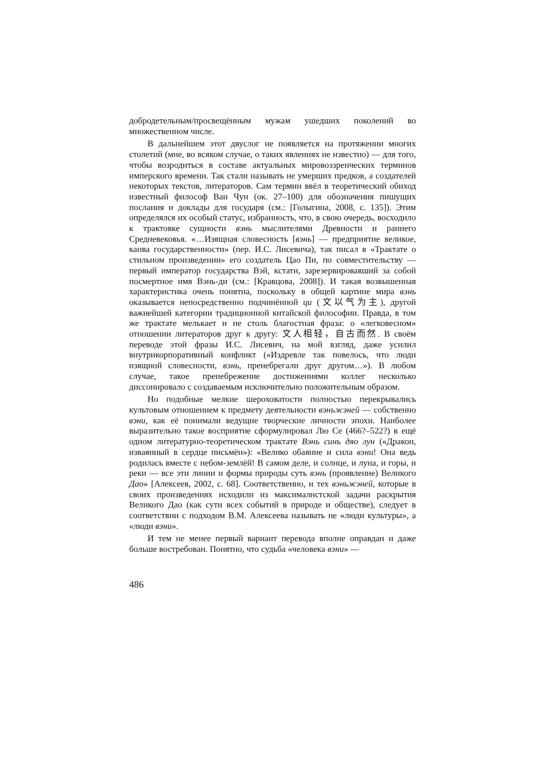добродетельным/просвещённым мужам ушедших поколений во множественном числе.
В дальнейшем этот двуслог не появляется на протяжении многих столетий (мне, во всяком случае, о таких явлениях не известно) — для того, чтобы возродиться в составе актуальных мировоззренческих терминов имперского времени. Так стали называть не умерших предков, а создателей некоторых текстов, литераторов. Сам термин ввёл в теоретический обиход известный философ Ван Чун (ок. 27–100) для обозначения пишущих послания и доклады для государя (см.: [Голыгина, 2008, с. 135]). Этим определялся их особый статус, избранность, что, в свою очередь, восходило к трактовке сущности вэнь мыслителями Древности и раннего Средневековья. «…Изящная словесность [вэнь] — предприятие великое, канва государственности» (пер. И.С. Лисевича), так писал в «Трактате о стильном произведении» его создатель Цао Пи, по совместительству — первый император государства Вэй, кстати, зарезервировавший за собой посмертное имя Вэнь-ди (см.: [Кравцова, 2008]). И такая возвышенная характеристика очень понятна, поскольку в общей картине мира вэнь оказывается непосредственно подчинённой ци (文以气为主), другой важнейшей категории традиционной китайской философии. Правда, в том же трактате мелькает и не столь благостная фраза: о «легковесном» отношении литераторов друг к другу: 文人相轻，自古而然. В своём переводе этой фразы И.С. Лисевич, на мой взгляд, даже усилил внутрикорпоративный конфликт («Издревле так повелось, что люди изящной словесности, вэнь, пренебрегали друг другом…»). В любом случае, такое пренебрежение достижениями коллег несколько диссонировало с создаваемым исключительно положительным образом.
Но подобные мелкие шероховатости полностью перекрывались культовым отношением к предмету деятельности вэньжэней — собственно вэни, как её понимали ведущие творческие личности эпохи. Наиболее выразительно такое восприятие сформулировал Лю Се (466?–522?) в ещё одном литературно-теоретическом трактате Вэнь синь дяо лун («Дракон, изваянный в сердце письмён»): «Велико обаяние и сила вэни! Она ведь родилась вместе с небом-землёй! В самом деле, и солнце, и луна, и горы, и реки — все эти линии и формы природы суть вэнь (проявление) Великого Дао» [Алексеев, 2002, с. 68]. Соответственно, и тех вэньжэней, которые в своих произведениях исходили из максималистской задачи раскрытия Великого Дао (как сути всех событий в природе и обществе), следует в соответствии с подходом В.М. Алексеева называть не «люди культуры», а «люди вэни».
И тем не менее первый вариант перевода вполне оправдан и даже больше востребован. Понятно, что судьба «человека вэни» —
486